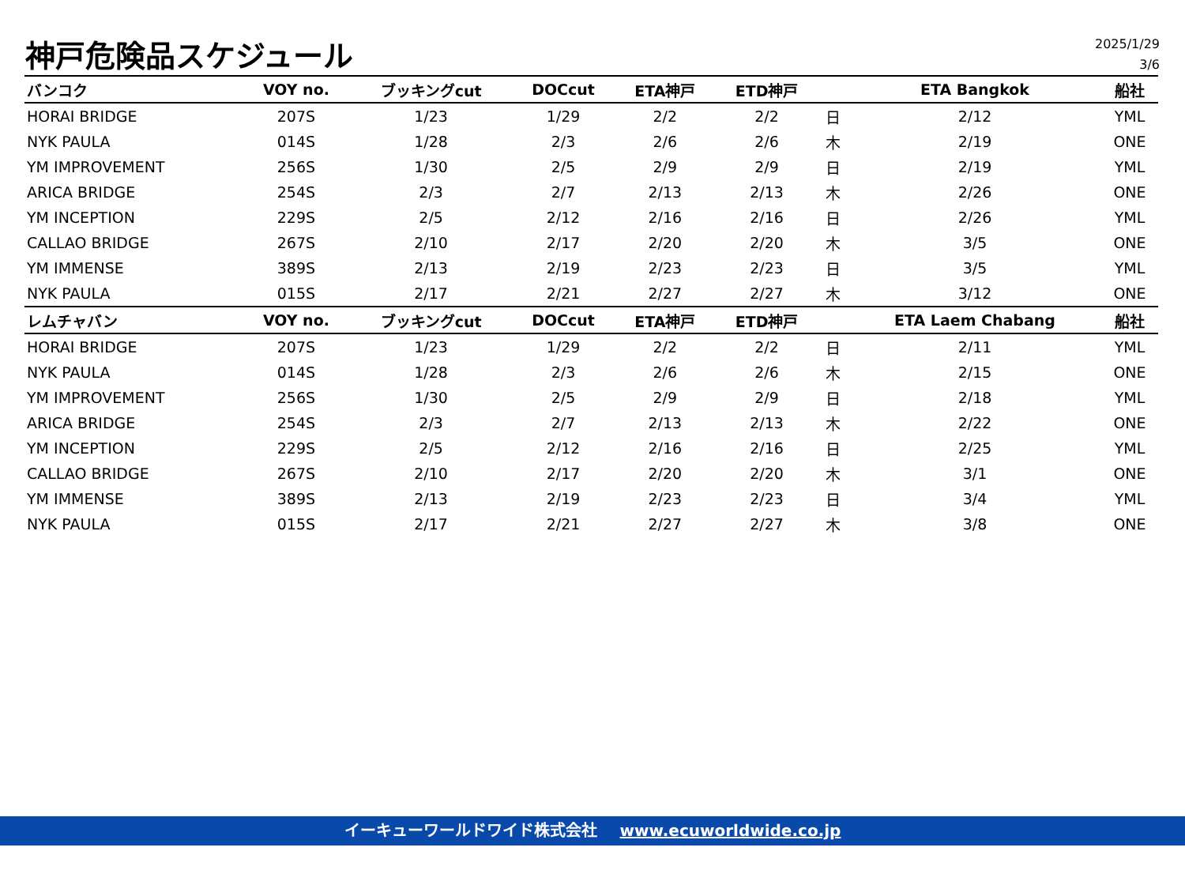神戸危険品スケジュール
2025/1/29
3/6
| バンコク | VOY no. | ブッキングcut | DOCcut | ETA神戸 | ETD神戸 | | ETA Bangkok | 船社 |
| --- | --- | --- | --- | --- | --- | --- | --- | --- |
| HORAI BRIDGE | 207S | 1/23 | 1/29 | 2/2 | 2/2 | 日 | 2/12 | YML |
| NYK PAULA | 014S | 1/28 | 2/3 | 2/6 | 2/6 | 木 | 2/19 | ONE |
| YM IMPROVEMENT | 256S | 1/30 | 2/5 | 2/9 | 2/9 | 日 | 2/19 | YML |
| ARICA BRIDGE | 254S | 2/3 | 2/7 | 2/13 | 2/13 | 木 | 2/26 | ONE |
| YM INCEPTION | 229S | 2/5 | 2/12 | 2/16 | 2/16 | 日 | 2/26 | YML |
| CALLAO BRIDGE | 267S | 2/10 | 2/17 | 2/20 | 2/20 | 木 | 3/5 | ONE |
| YM IMMENSE | 389S | 2/13 | 2/19 | 2/23 | 2/23 | 日 | 3/5 | YML |
| NYK PAULA | 015S | 2/17 | 2/21 | 2/27 | 2/27 | 木 | 3/12 | ONE |
| レムチャバン | VOY no. | ブッキングcut | DOCcut | ETA神戸 | ETD神戸 | | ETA Laem Chabang | 船社 |
| HORAI BRIDGE | 207S | 1/23 | 1/29 | 2/2 | 2/2 | 日 | 2/11 | YML |
| NYK PAULA | 014S | 1/28 | 2/3 | 2/6 | 2/6 | 木 | 2/15 | ONE |
| YM IMPROVEMENT | 256S | 1/30 | 2/5 | 2/9 | 2/9 | 日 | 2/18 | YML |
| ARICA BRIDGE | 254S | 2/3 | 2/7 | 2/13 | 2/13 | 木 | 2/22 | ONE |
| YM INCEPTION | 229S | 2/5 | 2/12 | 2/16 | 2/16 | 日 | 2/25 | YML |
| CALLAO BRIDGE | 267S | 2/10 | 2/17 | 2/20 | 2/20 | 木 | 3/1 | ONE |
| YM IMMENSE | 389S | 2/13 | 2/19 | 2/23 | 2/23 | 日 | 3/4 | YML |
| NYK PAULA | 015S | 2/17 | 2/21 | 2/27 | 2/27 | 木 | 3/8 | ONE |
イーキューワールドワイド株式会社 www.ecuworldwide.co.jp